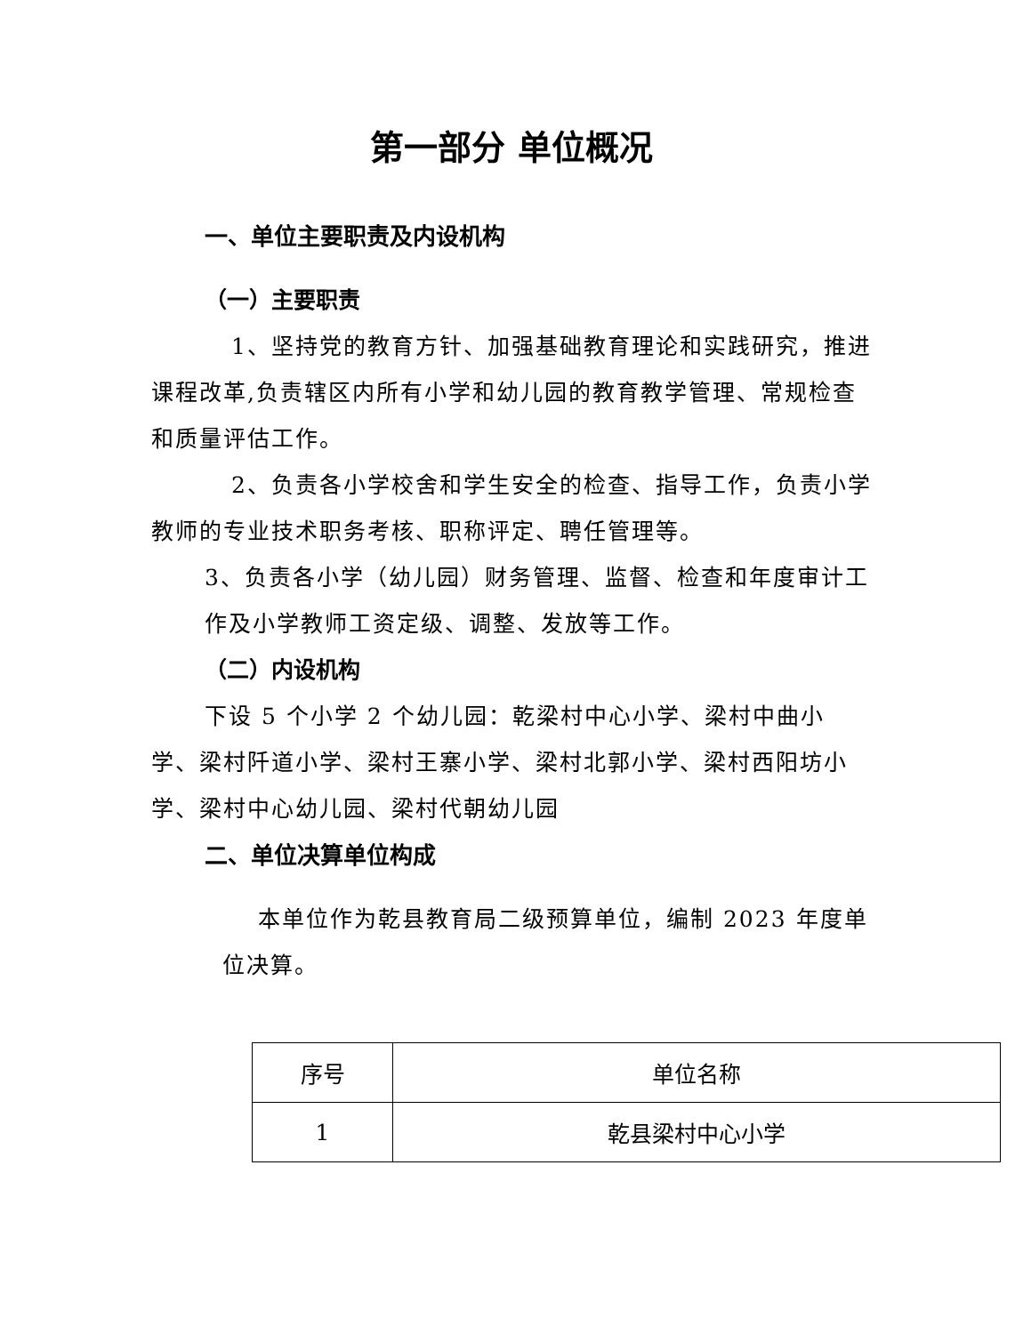第一部分 单位概况
一、单位主要职责及内设机构
（一）主要职责
1、坚持党的教育方针、加强基础教育理论和实践研究，推进课程改革,负责辖区内所有小学和幼儿园的教育教学管理、常规检查和质量评估工作。
2、负责各小学校舍和学生安全的检查、指导工作，负责小学教师的专业技术职务考核、职称评定、聘任管理等。
3、负责各小学（幼儿园）财务管理、监督、检查和年度审计工作及小学教师工资定级、调整、发放等工作。
（二）内设机构
下设 5 个小学 2 个幼儿园：乾梁村中心小学、梁村中曲小学、梁村阡道小学、梁村王寨小学、梁村北郭小学、梁村西阳坊小学、梁村中心幼儿园、梁村代朝幼儿园
二、单位决算单位构成
本单位作为乾县教育局二级预算单位，编制 2023 年度单位决算。
| 序号 | 单位名称 |
| 1 | 乾县梁村中心小学 |